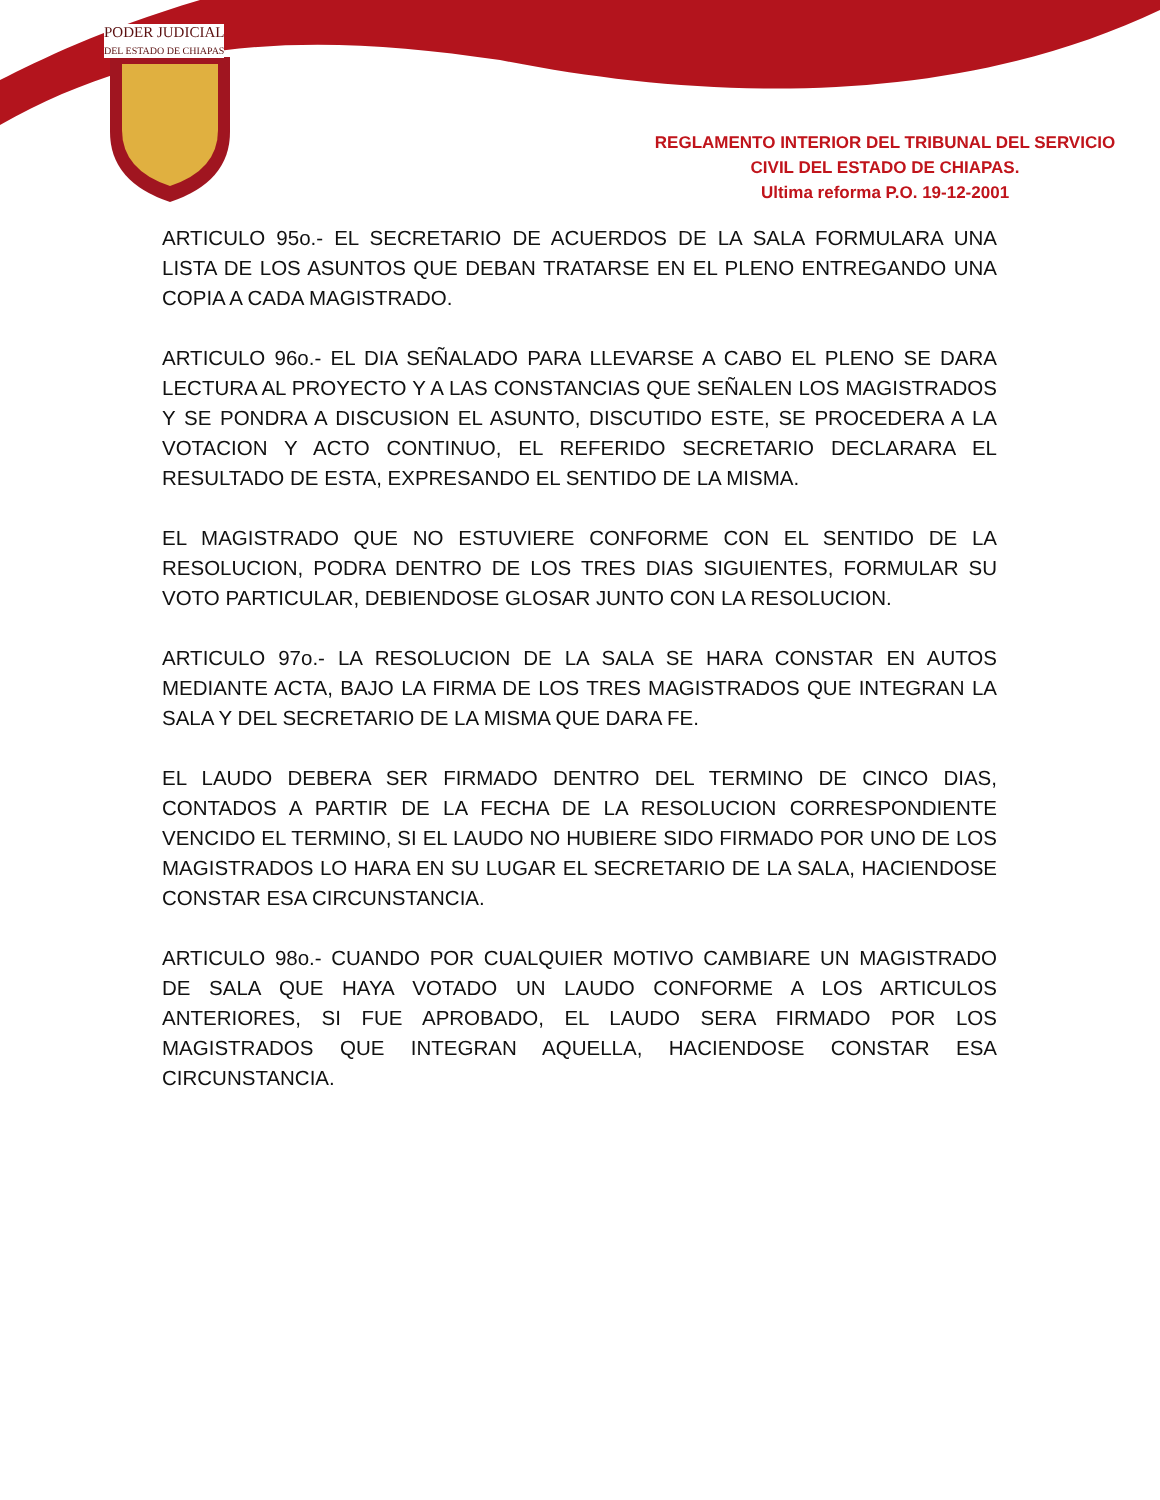PODER JUDICIAL
DEL ESTADO DE CHIAPAS
REGLAMENTO INTERIOR DEL TRIBUNAL DEL SERVICIO
CIVIL DEL ESTADO DE CHIAPAS.
Ultima reforma P.O. 19-12-2001
ARTICULO 95o.- EL SECRETARIO DE ACUERDOS DE LA SALA FORMULARA UNA LISTA DE LOS ASUNTOS QUE DEBAN TRATARSE EN EL PLENO ENTREGANDO UNA COPIA A CADA MAGISTRADO.
ARTICULO 96o.- EL DIA SEÑALADO PARA LLEVARSE A CABO EL PLENO SE DARA LECTURA AL PROYECTO Y A LAS CONSTANCIAS QUE SEÑALEN LOS MAGISTRADOS Y SE PONDRA A DISCUSION EL ASUNTO, DISCUTIDO ESTE, SE PROCEDERA A LA VOTACION Y ACTO CONTINUO, EL REFERIDO SECRETARIO DECLARARA EL RESULTADO DE ESTA, EXPRESANDO EL SENTIDO DE LA MISMA.
EL MAGISTRADO QUE NO ESTUVIERE CONFORME CON EL SENTIDO DE LA RESOLUCION, PODRA DENTRO DE LOS TRES DIAS SIGUIENTES, FORMULAR SU VOTO PARTICULAR, DEBIENDOSE GLOSAR JUNTO CON LA RESOLUCION.
ARTICULO 97o.- LA RESOLUCION DE LA SALA SE HARA CONSTAR EN AUTOS MEDIANTE ACTA, BAJO LA FIRMA DE LOS TRES MAGISTRADOS QUE INTEGRAN LA SALA Y DEL SECRETARIO DE LA MISMA QUE DARA FE.
EL LAUDO DEBERA SER FIRMADO DENTRO DEL TERMINO DE CINCO DIAS, CONTADOS A PARTIR DE LA FECHA DE LA RESOLUCION CORRESPONDIENTE VENCIDO EL TERMINO, SI EL LAUDO NO HUBIERE SIDO FIRMADO POR UNO DE LOS MAGISTRADOS LO HARA EN SU LUGAR EL SECRETARIO DE LA SALA, HACIENDOSE CONSTAR ESA CIRCUNSTANCIA.
ARTICULO 98o.- CUANDO POR CUALQUIER MOTIVO CAMBIARE UN MAGISTRADO DE SALA QUE HAYA VOTADO UN LAUDO CONFORME A LOS ARTICULOS ANTERIORES, SI FUE APROBADO, EL LAUDO SERA FIRMADO POR LOS MAGISTRADOS QUE INTEGRAN AQUELLA, HACIENDOSE CONSTAR ESA CIRCUNSTANCIA.